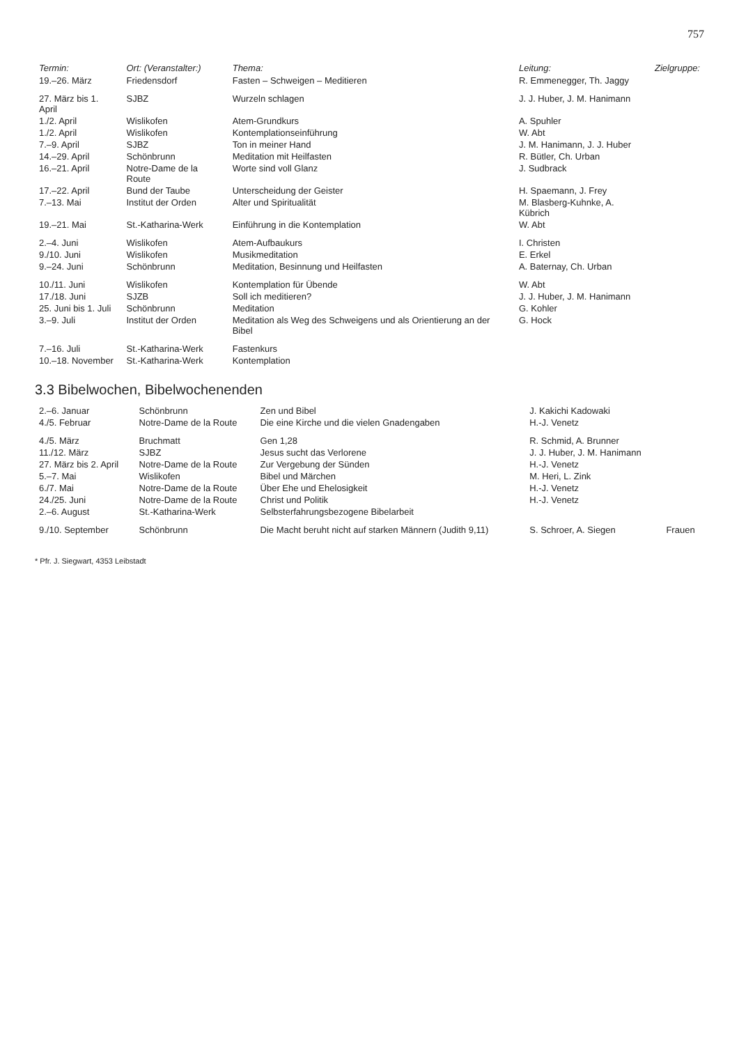757
| Termin: | Ort: (Veranstalter:) | Thema: | Leitung: | Zielgruppe: |
| --- | --- | --- | --- | --- |
| 19.–26. März | Friedensdorf | Fasten – Schweigen – Meditieren | R. Emmenegger, Th. Jaggy | |
| 27. März bis 1. April | SJBZ | Wurzeln schlagen | J. J. Huber, J. M. Hanimann | |
| 1./2. April | Wislikofen | Atem-Grundkurs | A. Spuhler | |
| 1./2. April | Wislikofen | Kontemplationseinführung | W. Abt | |
| 7.–9. April | SJBZ | Ton in meiner Hand | J. M. Hanimann, J. J. Huber | |
| 14.–29. April | Schönbrunn | Meditation mit Heilfasten | R. Bütler, Ch. Urban | |
| 16.–21. April | Notre-Dame de la Route | Worte sind voll Glanz | J. Sudbrack | |
| 17.–22. April | Bund der Taube | Unterscheidung der Geister | H. Spaemann, J. Frey | |
| 7.–13. Mai | Institut der Orden | Alter und Spiritualität | M. Blasberg-Kuhnke, A. Kübrich | |
| 19.–21. Mai | St.-Katharina-Werk | Einführung in die Kontemplation | W. Abt | |
| 2.–4. Juni | Wislikofen | Atem-Aufbaukurs | I. Christen | |
| 9./10. Juni | Wislikofen | Musikmeditation | E. Erkel | |
| 9.–24. Juni | Schönbrunn | Meditation, Besinnung und Heilfasten | A. Baternay, Ch. Urban | |
| 10./11. Juni | Wislikofen | Kontemplation für Übende | W. Abt | |
| 17./18. Juni | SJZB | Soll ich meditieren? | J. J. Huber, J. M. Hanimann | |
| 25. Juni bis 1. Juli | Schönbrunn | Meditation | G. Kohler | |
| 3.–9. Juli | Institut der Orden | Meditation als Weg des Schweigens und als Orientierung an der Bibel | G. Hock | |
| 7.–16. Juli | St.-Katharina-Werk | Fastenkurs | | |
| 10.–18. November | St.-Katharina-Werk | Kontemplation | | |
3.3 Bibelwochen, Bibelwochenenden
| 2.–6. Januar | Schönbrunn | Zen und Bibel | J. Kakichi Kadowaki | |
| 4./5. Februar | Notre-Dame de la Route | Die eine Kirche und die vielen Gnadengaben | H.-J. Venetz | |
| 4./5. März | Bruchmatt | Gen 1,28 | R. Schmid, A. Brunner | |
| 11./12. März | SJBZ | Jesus sucht das Verlorene | J. J. Huber, J. M. Hanimann | |
| 27. März bis 2. April | Notre-Dame de la Route | Zur Vergebung der Sünden | H.-J. Venetz | |
| 5.–7. Mai | Wislikofen | Bibel und Märchen | M. Heri, L. Zink | |
| 6./7. Mai | Notre-Dame de la Route | Über Ehe und Ehelosigkeit | H.-J. Venetz | |
| 24./25. Juni | Notre-Dame de la Route | Christ und Politik | H.-J. Venetz | |
| 2.–6. August | St.-Katharina-Werk | Selbsterfahrungsbezogene Bibelarbeit | | |
| 9./10. September | Schönbrunn | Die Macht beruht nicht auf starken Männern (Judith 9,11) | S. Schroer, A. Siegen | Frauen |
* Pfr. J. Siegwart, 4353 Leibstadt